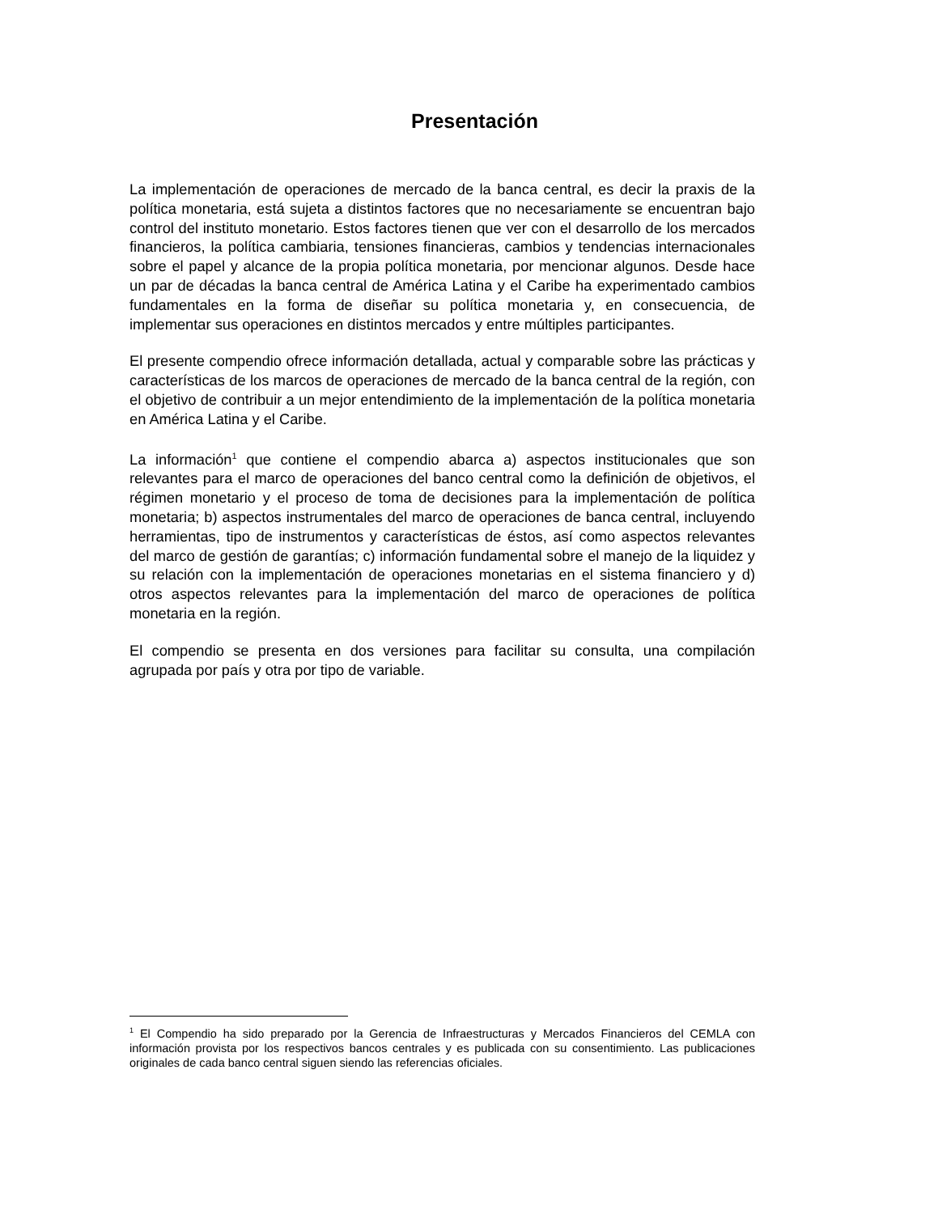Presentación
La implementación de operaciones de mercado de la banca central, es decir la praxis de la política monetaria, está sujeta a distintos factores que no necesariamente se encuentran bajo control del instituto monetario. Estos factores tienen que ver con el desarrollo de los mercados financieros, la política cambiaria, tensiones financieras, cambios y tendencias internacionales sobre el papel y alcance de la propia política monetaria, por mencionar algunos. Desde hace un par de décadas la banca central de América Latina y el Caribe ha experimentado cambios fundamentales en la forma de diseñar su política monetaria y, en consecuencia, de implementar sus operaciones en distintos mercados y entre múltiples participantes.
El presente compendio ofrece información detallada, actual y comparable sobre las prácticas y características de los marcos de operaciones de mercado de la banca central de la región, con el objetivo de contribuir a un mejor entendimiento de la implementación de la política monetaria en América Latina y el Caribe.
La información<sup>1</sup> que contiene el compendio abarca a) aspectos institucionales que son relevantes para el marco de operaciones del banco central como la definición de objetivos, el régimen monetario y el proceso de toma de decisiones para la implementación de política monetaria; b) aspectos instrumentales del marco de operaciones de banca central, incluyendo herramientas, tipo de instrumentos y características de éstos, así como aspectos relevantes del marco de gestión de garantías; c) información fundamental sobre el manejo de la liquidez y su relación con la implementación de operaciones monetarias en el sistema financiero y d) otros aspectos relevantes para la implementación del marco de operaciones de política monetaria en la región.
El compendio se presenta en dos versiones para facilitar su consulta, una compilación agrupada por país y otra por tipo de variable.
<sup>1</sup> El Compendio ha sido preparado por la Gerencia de Infraestructuras y Mercados Financieros del CEMLA con información provista por los respectivos bancos centrales y es publicada con su consentimiento. Las publicaciones originales de cada banco central siguen siendo las referencias oficiales.